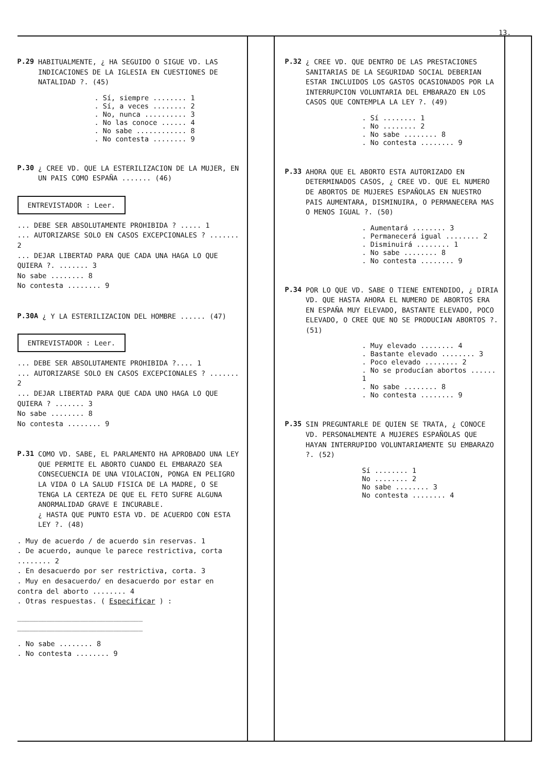13.
P.29
HABITUALMENTE, ¿ HA SEGUIDO O SIGUE VD. LAS INDICACIONES DE LA IGLESIA EN CUESTIONES DE NATALIDAD ?. (45)
. Sí, siempre ........ 1
. Sí, a veces ........ 2
. No, nunca .......... 3
. No las conoce ...... 4
. No sabe ............ 8
. No contesta ........ 9
P.30
¿ CREE VD. QUE LA ESTERILIZACION DE LA MUJER, EN UN PAIS COMO ESPAÑA ....... (46)
ENTREVISTADOR : Leer.
... DEBE SER ABSOLUTAMENTE PROHIBIDA ? ..... 1
... AUTORIZARSE SOLO EN CASOS EXCEPCIONALES ? ....... 2
... DEJAR LIBERTAD PARA QUE CADA UNA HAGA LO QUE QUIERA ?. ....... 3
No sabe ........ 8
No contesta ........ 9
P.30A
¿ Y LA ESTERILIZACION DEL HOMBRE ...... (47)
ENTREVISTADOR : Leer.
... DEBE SER ABSOLUTAMENTE PROHIBIDA ?.... 1
... AUTORIZARSE SOLO EN CASOS EXCEPCIONALES ? ....... 2
... DEJAR LIBERTAD PARA QUE CADA UNO HAGA LO QUE QUIERA ? ....... 3
No sabe ........ 8
No contesta ........ 9
P.31
COMO VD. SABE, EL PARLAMENTO HA APROBADO UNA LEY QUE PERMITE EL ABORTO CUANDO EL EMBARAZO SEA CONSECUENCIA DE UNA VIOLACION, PONGA EN PELIGRO LA VIDA O LA SALUD FISICA DE LA MADRE, O SE TENGA LA CERTEZA DE QUE EL FETO SUFRE ALGUNA ANORMALIDAD GRAVE E INCURABLE.
¿ HASTA QUE PUNTO ESTA VD. DE ACUERDO CON ESTA LEY ?. (48)
. Muy de acuerdo / de acuerdo sin reservas. 1
. De acuerdo, aunque le parece restrictiva, corta ........ 2
. En desacuerdo por ser restrictiva, corta. 3
. Muy en desacuerdo/ en desacuerdo por estar en contra del aborto ........ 4
. Otras respuestas. ( Especificar ) :
______________________________
______________________________
. No sabe ........ 8
. No contesta ........ 9
P.32
¿ CREE VD. QUE DENTRO DE LAS PRESTACIONES SANITARIAS DE LA SEGURIDAD SOCIAL DEBERIAN ESTAR INCLUIDOS LOS GASTOS OCASIONADOS POR LA INTERRUPCION VOLUNTARIA DEL EMBARAZO EN LOS CASOS QUE CONTEMPLA LA LEY ?. (49)
. Sí ........ 1
. No ........ 2
. No sabe ........ 8
. No contesta ........ 9
P.33
AHORA QUE EL ABORTO ESTA AUTORIZADO EN DETERMINADOS CASOS, ¿ CREE VD. QUE EL NUMERO DE ABORTOS DE MUJERES ESPAÑOLAS EN NUESTRO PAIS AUMENTARA, DISMINUIRA, O PERMANECERA MAS O MENOS IGUAL ?. (50)
. Aumentará ........ 3
. Permanecerá igual ........ 2
. Disminuirá ........ 1
. No sabe ........ 8
. No contesta ........ 9
P.34
POR LO QUE VD. SABE O TIENE ENTENDIDO, ¿ DIRIA VD. QUE HASTA AHORA EL NUMERO DE ABORTOS ERA EN ESPAÑA MUY ELEVADO, BASTANTE ELEVADO, POCO ELEVADO, O CREE QUE NO SE PRODUCIAN ABORTOS ?. (51)
. Muy elevado ........ 4
. Bastante elevado ........ 3
. Poco elevado ........ 2
. No se producían abortos ...... 1
. No sabe ........ 8
. No contesta ........ 9
P.35
SIN PREGUNTARLE DE QUIEN SE TRATA, ¿ CONOCE VD. PERSONALMENTE A MUJERES ESPAÑOLAS QUE HAYAN INTERRUPIDO VOLUNTARIAMENTE SU EMBARAZO ?. (52)
Sí ........ 1
No ........ 2
No sabe ........ 3
No contesta ........ 4